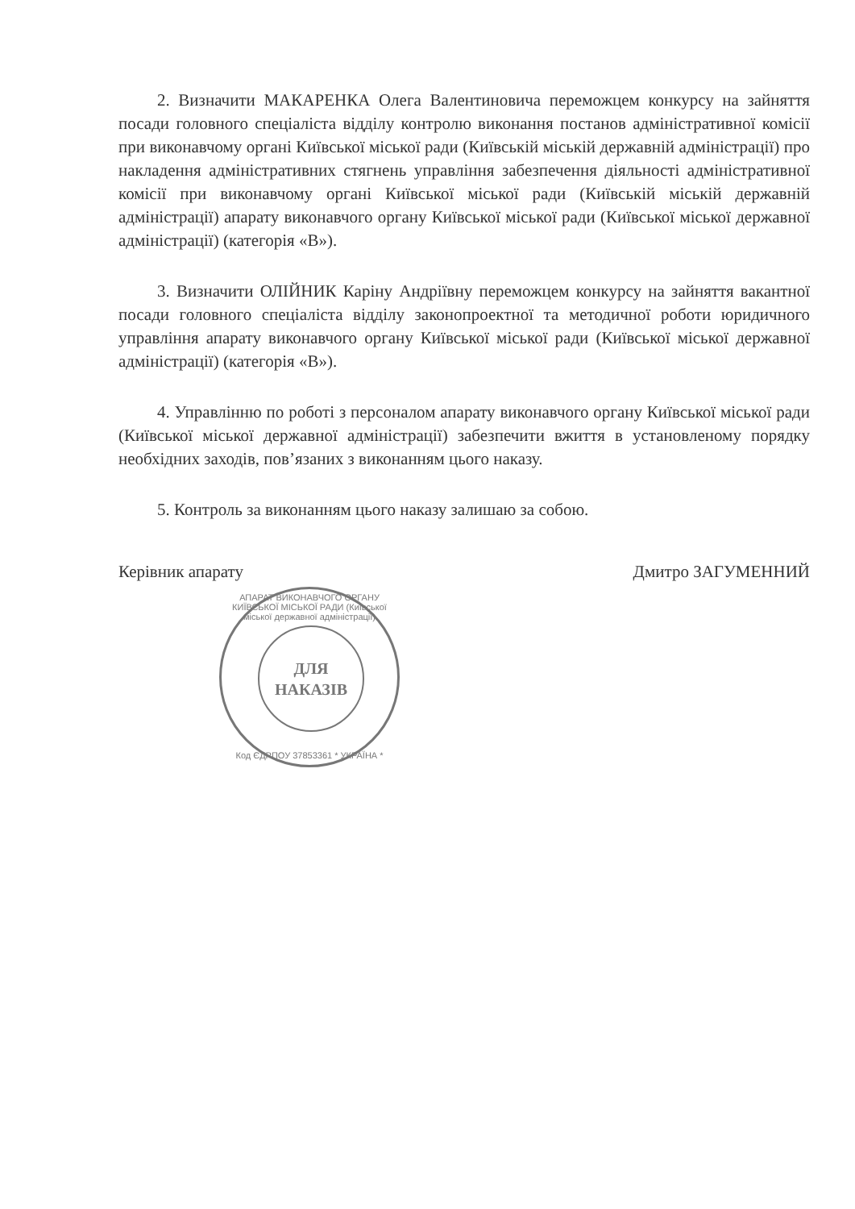2. Визначити МАКАРЕНКА Олега Валентиновича переможцем конкурсу на зайняття посади головного спеціаліста відділу контролю виконання постанов адміністративної комісії при виконавчому органі Київської міської ради (Київській міській державній адміністрації) про накладення адміністративних стягнень управління забезпечення діяльності адміністративної комісії при виконавчому органі Київської міської ради (Київській міській державній адміністрації) апарату виконавчого органу Київської міської ради (Київської міської державної адміністрації) (категорія «В»).
3. Визначити ОЛІЙНИК Каріну Андріївну переможцем конкурсу на зайняття вакантної посади головного спеціаліста відділу законопроектної та методичної роботи юридичного управління апарату виконавчого органу Київської міської ради (Київської міської державної адміністрації) (категорія «В»).
4. Управлінню по роботі з персоналом апарату виконавчого органу Київської міської ради (Київської міської державної адміністрації) забезпечити вжиття в установленому порядку необхідних заходів, пов’язаних з виконанням цього наказу.
5. Контроль за виконанням цього наказу залишаю за собою.
Керівник апарату Дмитро ЗАГУМЕННИЙ
АПАРАТ ВИКОНАВЧОГО ОРГАНУ КИЇВСЬКОЇ МІСЬКОЇ РАДИ (Київської міської державної адміністрації)
ДЛЯ
НАКАЗІВ
Код ЄДРПОУ 37853361 * УКРАЇНА *